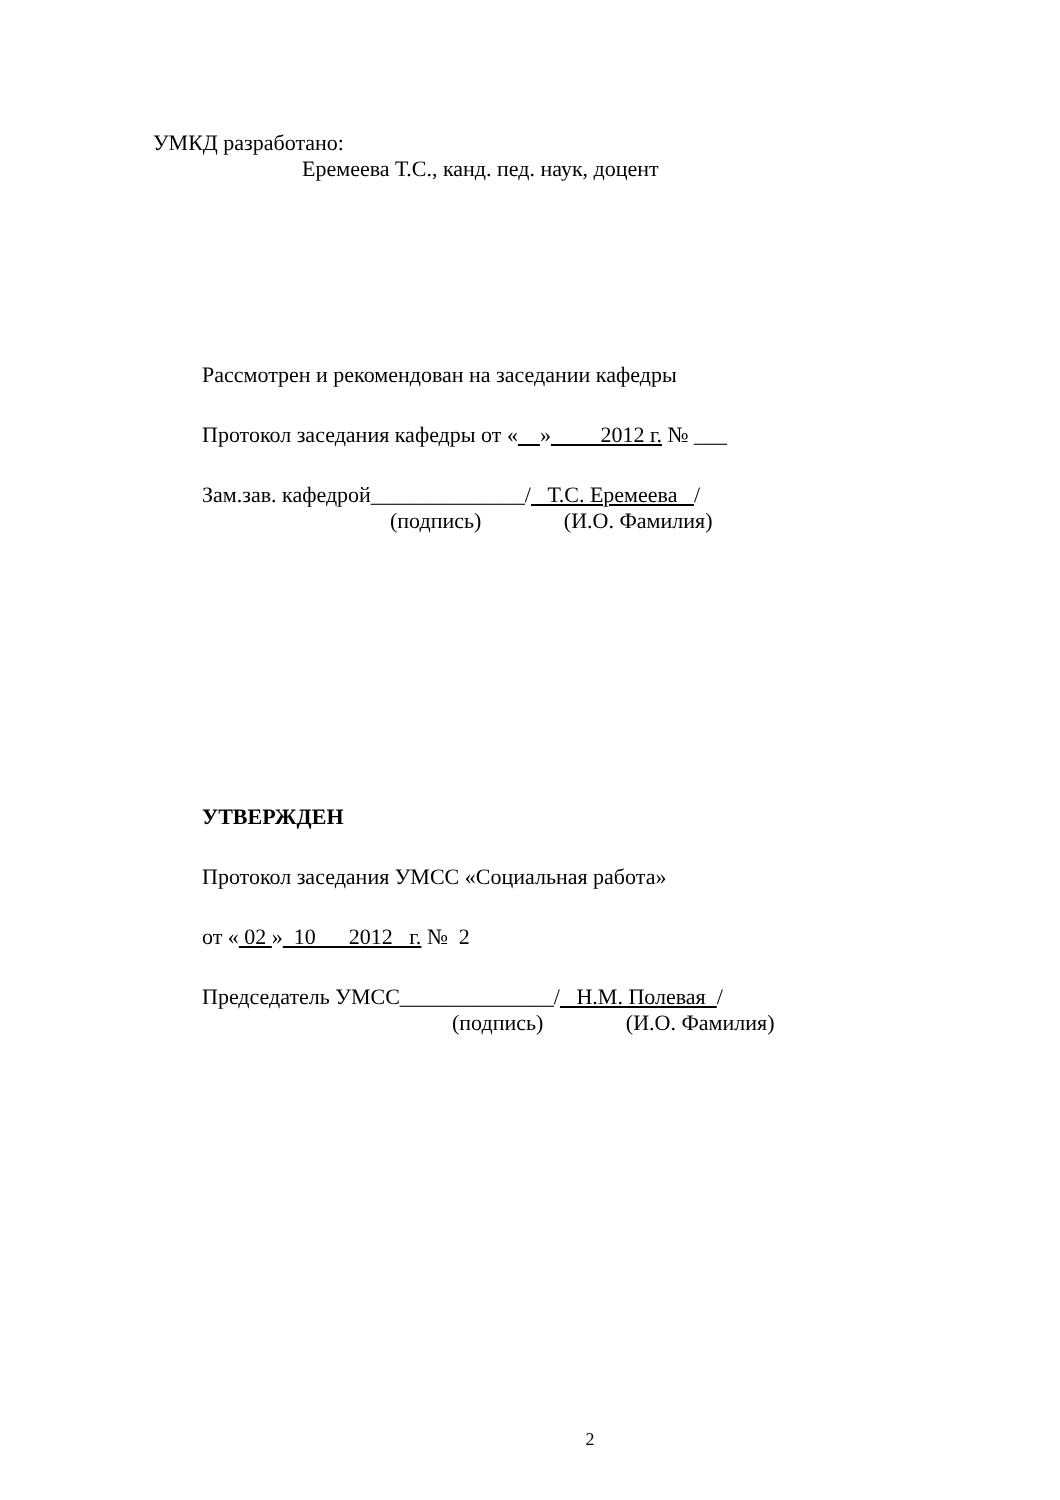УМКД разработано:
Еремеева Т.С., канд. пед. наук, доцент
Рассмотрен и рекомендован на заседании кафедры
Протокол заседания кафедры от « » 2012 г. № ___
Зам.зав. кафедрой______________/ Т.С. Еремеева /
(подпись) (И.О. Фамилия)
УТВЕРЖДЕН
Протокол заседания УМСС «Социальная работа»
от « 02 » 10 2012 г. № 2
Председатель УМСС______________/ Н.М. Полевая /
(подпись) (И.О. Фамилия)
2